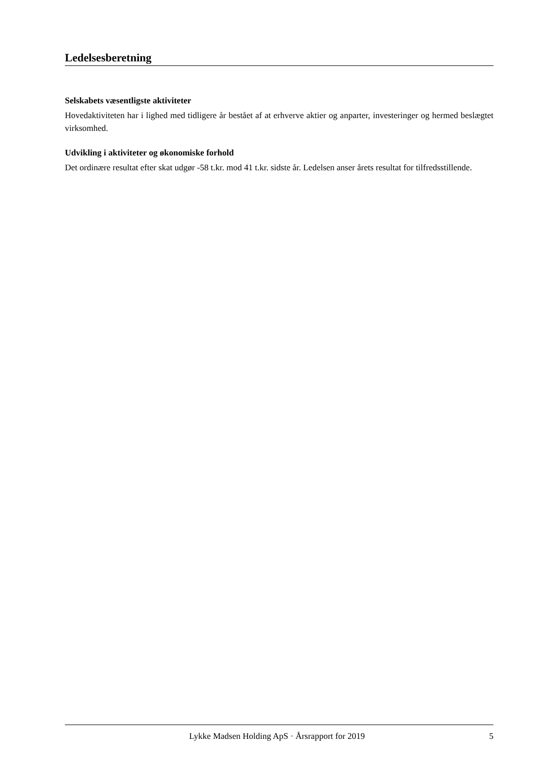Ledelsesberetning
Selskabets væsentligste aktiviteter
Hovedaktiviteten har i lighed med tidligere år bestået af at erhverve aktier og anparter, investeringer og hermed beslægtet virksomhed.
Udvikling i aktiviteter og økonomiske forhold
Det ordinære resultat efter skat udgør -58 t.kr. mod 41 t.kr. sidste år. Ledelsen anser årets resultat for tilfredsstillende.
Lykke Madsen Holding ApS · Årsrapport for 2019 5